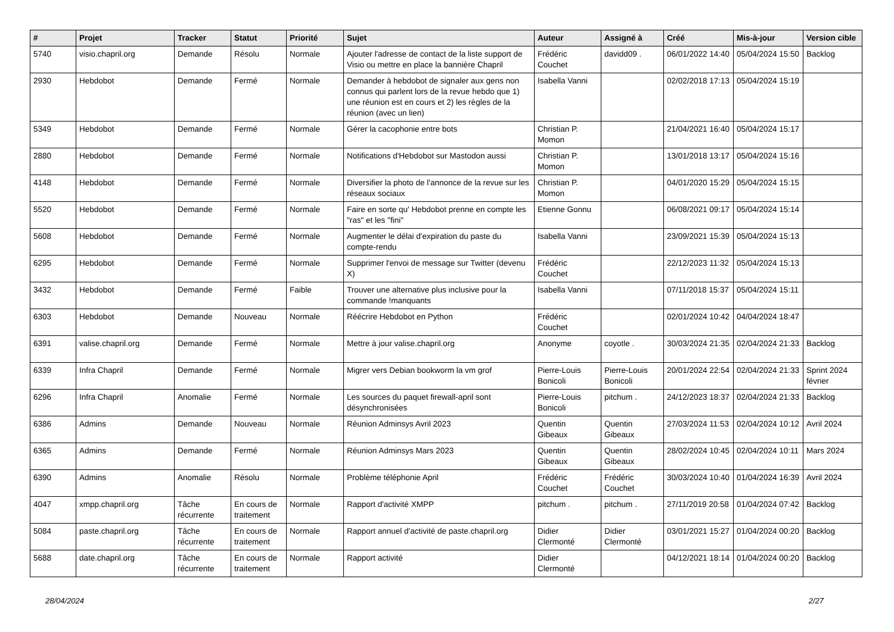| # | Projet | Tracker | Statut | Priorité | Sujet | Auteur | Assigné à | Créé | Mis-à-jour | Version cible |
| --- | --- | --- | --- | --- | --- | --- | --- | --- | --- | --- |
| 5740 | visio.chapril.org | Demande | Résolu | Normale | Ajouter l'adresse de contact de la liste support de Visio ou mettre en place la bannière Chapril | Frédéric Couchet | davidd09 . | 06/01/2022 14:40 | 05/04/2024 15:50 | Backlog |
| 2930 | Hebdobot | Demande | Fermé | Normale | Demander à hebdobot de signaler aux gens non connus qui parlent lors de la revue hebdo que 1) une réunion est en cours et 2) les règles de la réunion (avec un lien) | Isabella Vanni | | 02/02/2018 17:13 | 05/04/2024 15:19 | |
| 5349 | Hebdobot | Demande | Fermé | Normale | Gérer la cacophonie entre bots | Christian P. Momon | | 21/04/2021 16:40 | 05/04/2024 15:17 | |
| 2880 | Hebdobot | Demande | Fermé | Normale | Notifications d'Hebdobot sur Mastodon aussi | Christian P. Momon | | 13/01/2018 13:17 | 05/04/2024 15:16 | |
| 4148 | Hebdobot | Demande | Fermé | Normale | Diversifier la photo de l'annonce de la revue sur les réseaux sociaux | Christian P. Momon | | 04/01/2020 15:29 | 05/04/2024 15:15 | |
| 5520 | Hebdobot | Demande | Fermé | Normale | Faire en sorte qu' Hebdobot prenne en compte les "ras" et les "fini" | Etienne Gonnu | | 06/08/2021 09:17 | 05/04/2024 15:14 | |
| 5608 | Hebdobot | Demande | Fermé | Normale | Augmenter le délai d'expiration du paste du compte-rendu | Isabella Vanni | | 23/09/2021 15:39 | 05/04/2024 15:13 | |
| 6295 | Hebdobot | Demande | Fermé | Normale | Supprimer l'envoi de message sur Twitter (devenu X) | Frédéric Couchet | | 22/12/2023 11:32 | 05/04/2024 15:13 | |
| 3432 | Hebdobot | Demande | Fermé | Faible | Trouver une alternative plus inclusive pour la commande !manquants | Isabella Vanni | | 07/11/2018 15:37 | 05/04/2024 15:11 | |
| 6303 | Hebdobot | Demande | Nouveau | Normale | Réécrire Hebdobot en Python | Frédéric Couchet | | 02/01/2024 10:42 | 04/04/2024 18:47 | |
| 6391 | valise.chapril.org | Demande | Fermé | Normale | Mettre à jour valise.chapril.org | Anonyme | coyotle . | 30/03/2024 21:35 | 02/04/2024 21:33 | Backlog |
| 6339 | Infra Chapril | Demande | Fermé | Normale | Migrer vers Debian bookworm la vm grof | Pierre-Louis Bonicoli | Pierre-Louis Bonicoli | 20/01/2024 22:54 | 02/04/2024 21:33 | Sprint 2024 février |
| 6296 | Infra Chapril | Anomalie | Fermé | Normale | Les sources du paquet firewall-april sont désynchronisées | Pierre-Louis Bonicoli | pitchum . | 24/12/2023 18:37 | 02/04/2024 21:33 | Backlog |
| 6386 | Admins | Demande | Nouveau | Normale | Réunion Adminsys Avril 2023 | Quentin Gibeaux | Quentin Gibeaux | 27/03/2024 11:53 | 02/04/2024 10:12 | Avril 2024 |
| 6365 | Admins | Demande | Fermé | Normale | Réunion Adminsys Mars 2023 | Quentin Gibeaux | Quentin Gibeaux | 28/02/2024 10:45 | 02/04/2024 10:11 | Mars 2024 |
| 6390 | Admins | Anomalie | Résolu | Normale | Problème téléphonie April | Frédéric Couchet | Frédéric Couchet | 30/03/2024 10:40 | 01/04/2024 16:39 | Avril 2024 |
| 4047 | xmpp.chapril.org | Tâche récurrente | En cours de traitement | Normale | Rapport d'activité XMPP | pitchum . | pitchum . | 27/11/2019 20:58 | 01/04/2024 07:42 | Backlog |
| 5084 | paste.chapril.org | Tâche récurrente | En cours de traitement | Normale | Rapport annuel d'activité de paste.chapril.org | Didier Clermonté | Didier Clermonté | 03/01/2021 15:27 | 01/04/2024 00:20 | Backlog |
| 5688 | date.chapril.org | Tâche récurrente | En cours de traitement | Normale | Rapport activité | Didier Clermonté | | 04/12/2021 18:14 | 01/04/2024 00:20 | Backlog |
28/04/2024 2/27